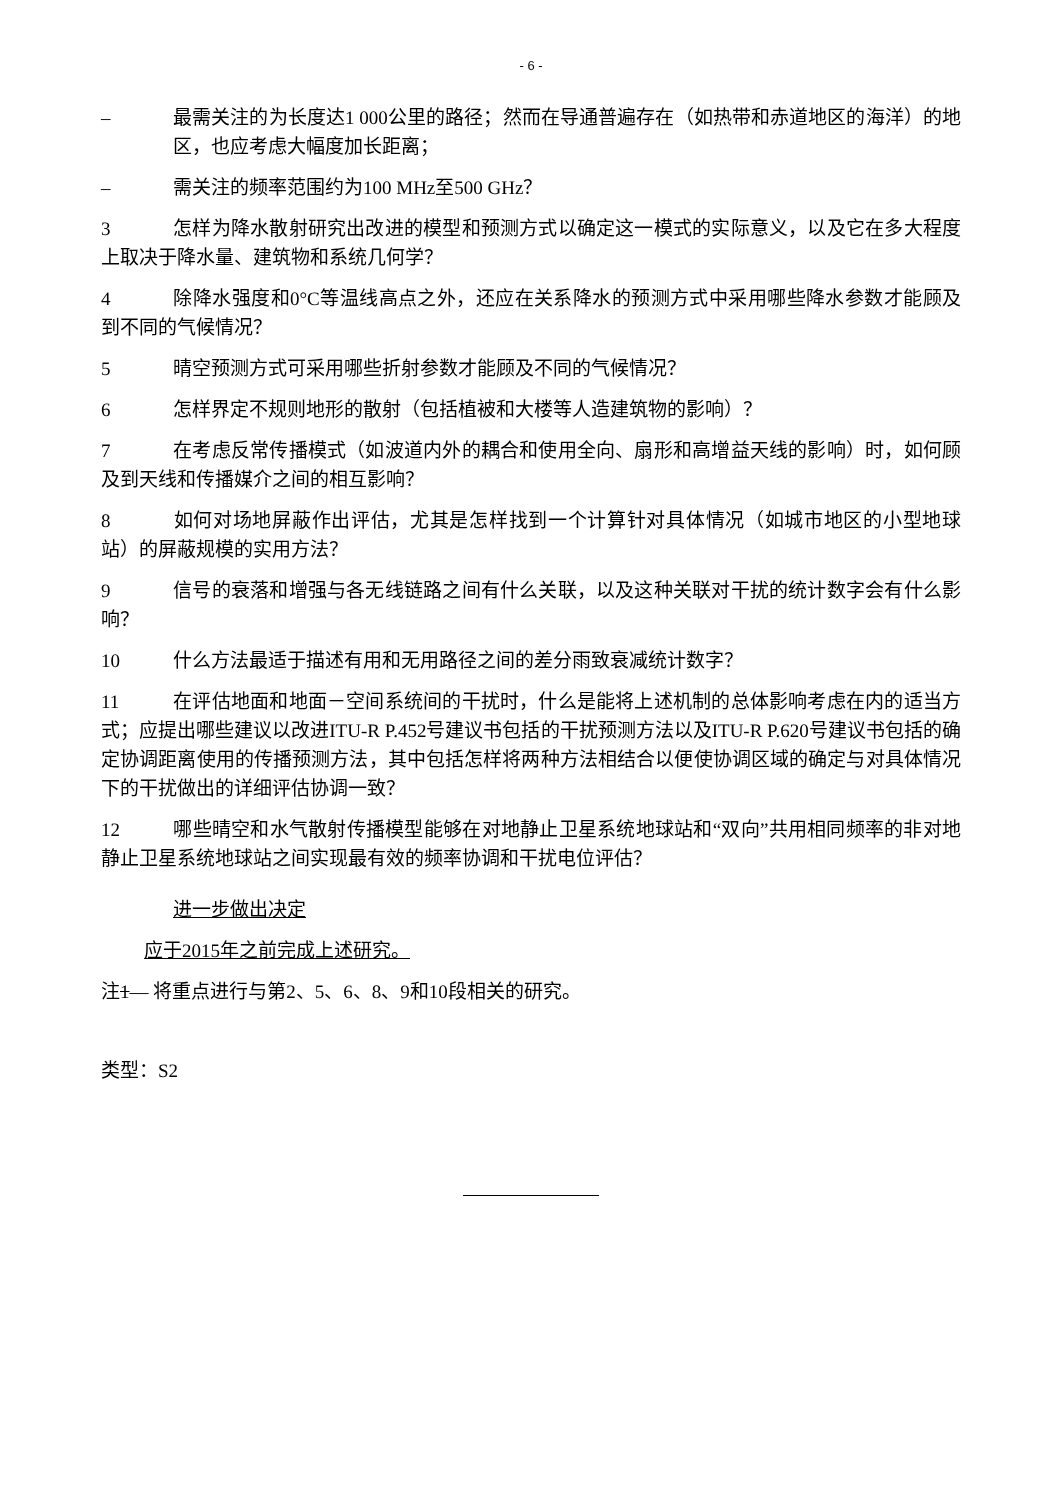- 6 -
– 最需关注的为长度达1 000公里的路径；然而在导通普遍存在（如热带和赤道地区的海洋）的地区，也应考虑大幅度加长距离；
– 需关注的频率范围约为100 MHz至500 GHz？
3 怎样为降水散射研究出改进的模型和预测方式以确定这一模式的实际意义，以及它在多大程度上取决于降水量、建筑物和系统几何学？
4 除降水强度和0°C等温线高点之外，还应在关系降水的预测方式中采用哪些降水参数才能顾及到不同的气候情况？
5 晴空预测方式可采用哪些折射参数才能顾及不同的气候情况？
6 怎样界定不规则地形的散射（包括植被和大楼等人造建筑物的影响）？
7 在考虑反常传播模式（如波道内外的耦合和使用全向、扇形和高增益天线的影响）时，如何顾及到天线和传播媒介之间的相互影响？
8 如何对场地屏蔽作出评估，尤其是怎样找到一个计算针对具体情况（如城市地区的小型地球站）的屏蔽规模的实用方法？
9 信号的衰落和增强与各无线链路之间有什么关联，以及这种关联对干扰的统计数字会有什么影响？
10 什么方法最适于描述有用和无用路径之间的差分雨致衰减统计数字？
11 在评估地面和地面－空间系统间的干扰时，什么是能将上述机制的总体影响考虑在内的适当方式；应提出哪些建议以改进ITU-R P.452号建议书包括的干扰预测方法以及ITU-R P.620号建议书包括的确定协调距离使用的传播预测方法，其中包括怎样将两种方法相结合以便使协调区域的确定与对具体情况下的干扰做出的详细评估协调一致？
12 哪些晴空和水气散射传播模型能够在对地静止卫星系统地球站和“双向”共用相同频率的非对地静止卫星系统地球站之间实现最有效的频率协调和干扰电位评估？
进一步做出决定
应于2015年之前完成上述研究。
注1— 将重点进行与第2、5、6、8、9和10段相关的研究。
类型：S2